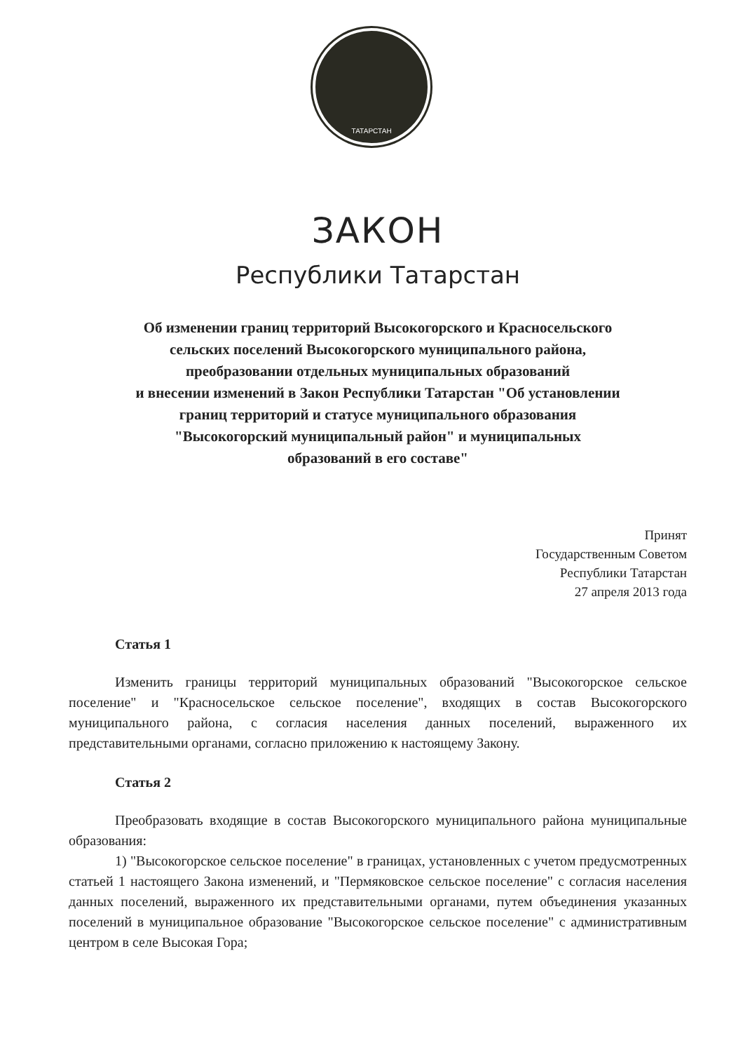ТАТАРСТАН
ЗАКОН
Республики Татарстан
Об изменении границ территорий Высокогорского и Красносельского
сельских поселений Высокогорского муниципального района,
преобразовании отдельных муниципальных образований
и внесении изменений в Закон Республики Татарстан "Об установлении
границ территорий и статусе муниципального образования
"Высокогорский муниципальный район" и муниципальных
образований в его составе"
Принят
Государственным Советом
Республики Татарстан
27 апреля 2013 года
Статья 1
Изменить границы территорий муниципальных образований "Высокогорское сельское поселение" и "Красносельское сельское поселение", входящих в состав Высокогорского муниципального района, с согласия населения данных поселений, выраженного их представительными органами, согласно приложению к настоящему Закону.
Статья 2
Преобразовать входящие в состав Высокогорского муниципального района муниципальные образования:
1) "Высокогорское сельское поселение" в границах, установленных с учетом предусмотренных статьей 1 настоящего Закона изменений, и "Пермяковское сельское поселение" с согласия населения данных поселений, выраженного их представительными органами, путем объединения указанных поселений в муниципальное образование "Высокогорское сельское поселение" с административным центром в селе Высокая Гора;